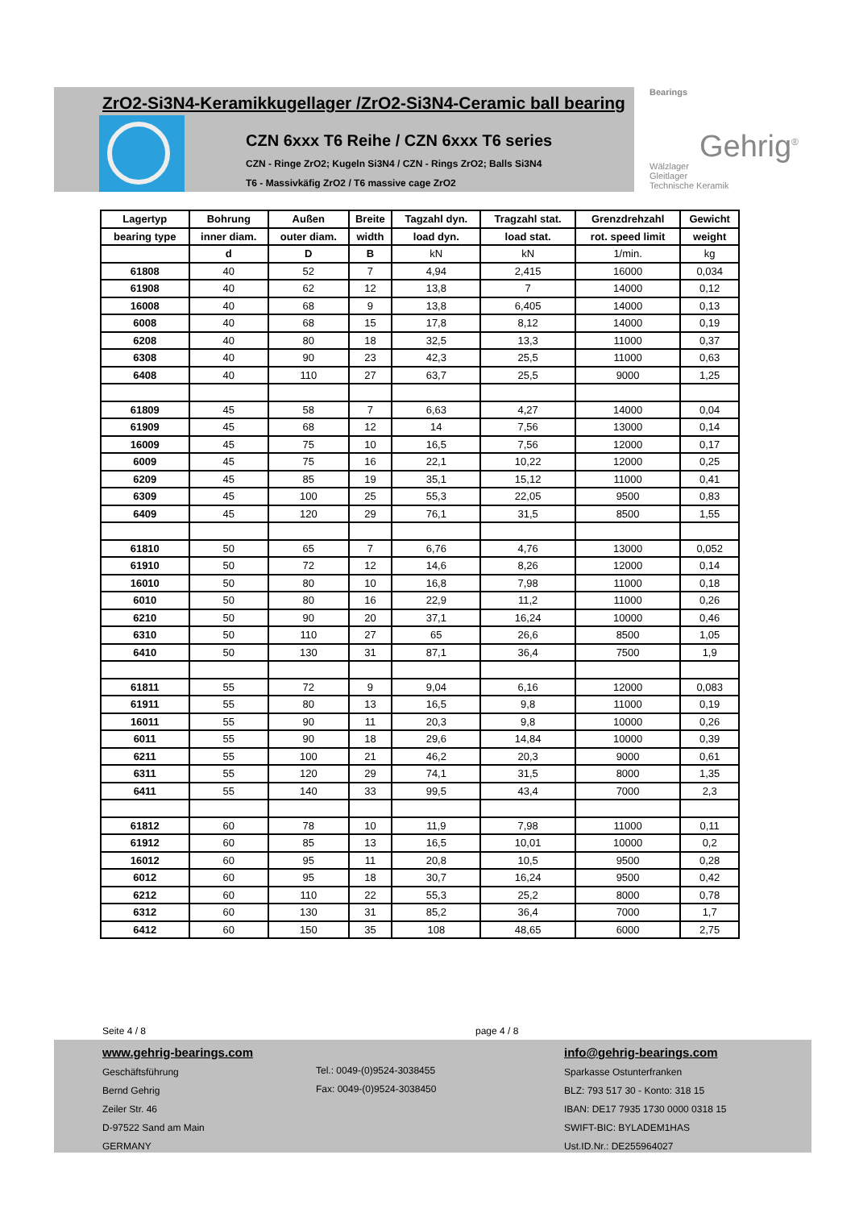ZrO2-Si3N4-Keramikkugellager /ZrO2-Si3N4-Ceramic ball bearing
CZN 6xxx T6 Reihe / CZN 6xxx T6 series
CZN - Ringe ZrO2; Kugeln Si3N4 / CZN - Rings ZrO2; Balls Si3N4
T6 - Massivkäfig ZrO2 / T6 massive cage ZrO2
Bearings
Gehrig<sup>®</sup>
Wälzlager
Gleitlager
Technische Keramik
| Lagertyp | Bohrung | Außen | Breite | Tagzahl dyn. | Tragzahl stat. | Grenzdrehzahl | Gewicht |
| --- | --- | --- | --- | --- | --- | --- | --- |
| bearing type | inner diam. | outer diam. | width | load dyn. | load stat. | rot. speed limit | weight |
| | d | D | B | kN | kN | 1/min. | kg |
| 61808 | 40 | 52 | 7 | 4,94 | 2,415 | 16000 | 0,034 |
| 61908 | 40 | 62 | 12 | 13,8 | 7 | 14000 | 0,12 |
| 16008 | 40 | 68 | 9 | 13,8 | 6,405 | 14000 | 0,13 |
| 6008 | 40 | 68 | 15 | 17,8 | 8,12 | 14000 | 0,19 |
| 6208 | 40 | 80 | 18 | 32,5 | 13,3 | 11000 | 0,37 |
| 6308 | 40 | 90 | 23 | 42,3 | 25,5 | 11000 | 0,63 |
| 6408 | 40 | 110 | 27 | 63,7 | 25,5 | 9000 | 1,25 |
| 61809 | 45 | 58 | 7 | 6,63 | 4,27 | 14000 | 0,04 |
| 61909 | 45 | 68 | 12 | 14 | 7,56 | 13000 | 0,14 |
| 16009 | 45 | 75 | 10 | 16,5 | 7,56 | 12000 | 0,17 |
| 6009 | 45 | 75 | 16 | 22,1 | 10,22 | 12000 | 0,25 |
| 6209 | 45 | 85 | 19 | 35,1 | 15,12 | 11000 | 0,41 |
| 6309 | 45 | 100 | 25 | 55,3 | 22,05 | 9500 | 0,83 |
| 6409 | 45 | 120 | 29 | 76,1 | 31,5 | 8500 | 1,55 |
| 61810 | 50 | 65 | 7 | 6,76 | 4,76 | 13000 | 0,052 |
| 61910 | 50 | 72 | 12 | 14,6 | 8,26 | 12000 | 0,14 |
| 16010 | 50 | 80 | 10 | 16,8 | 7,98 | 11000 | 0,18 |
| 6010 | 50 | 80 | 16 | 22,9 | 11,2 | 11000 | 0,26 |
| 6210 | 50 | 90 | 20 | 37,1 | 16,24 | 10000 | 0,46 |
| 6310 | 50 | 110 | 27 | 65 | 26,6 | 8500 | 1,05 |
| 6410 | 50 | 130 | 31 | 87,1 | 36,4 | 7500 | 1,9 |
| 61811 | 55 | 72 | 9 | 9,04 | 6,16 | 12000 | 0,083 |
| 61911 | 55 | 80 | 13 | 16,5 | 9,8 | 11000 | 0,19 |
| 16011 | 55 | 90 | 11 | 20,3 | 9,8 | 10000 | 0,26 |
| 6011 | 55 | 90 | 18 | 29,6 | 14,84 | 10000 | 0,39 |
| 6211 | 55 | 100 | 21 | 46,2 | 20,3 | 9000 | 0,61 |
| 6311 | 55 | 120 | 29 | 74,1 | 31,5 | 8000 | 1,35 |
| 6411 | 55 | 140 | 33 | 99,5 | 43,4 | 7000 | 2,3 |
| 61812 | 60 | 78 | 10 | 11,9 | 7,98 | 11000 | 0,11 |
| 61912 | 60 | 85 | 13 | 16,5 | 10,01 | 10000 | 0,2 |
| 16012 | 60 | 95 | 11 | 20,8 | 10,5 | 9500 | 0,28 |
| 6012 | 60 | 95 | 18 | 30,7 | 16,24 | 9500 | 0,42 |
| 6212 | 60 | 110 | 22 | 55,3 | 25,2 | 8000 | 0,78 |
| 6312 | 60 | 130 | 31 | 85,2 | 36,4 | 7000 | 1,7 |
| 6412 | 60 | 150 | 35 | 108 | 48,65 | 6000 | 2,75 |
Seite 4 / 8 page 4 / 8
www.gehrig-bearings.com
Geschäftsführung
Bernd Gehrig
Zeiler Str. 46
D-97522 Sand am Main
GERMANY
Tel.: 0049-(0)9524-3038455
Fax: 0049-(0)9524-3038450
info@gehrig-bearings.com
Sparkasse Ostunterfranken
BLZ: 793 517 30 - Konto: 318 15
IBAN: DE17 7935 1730 0000 0318 15
SWIFT-BIC: BYLADEM1HAS
Ust.ID.Nr.: DE255964027